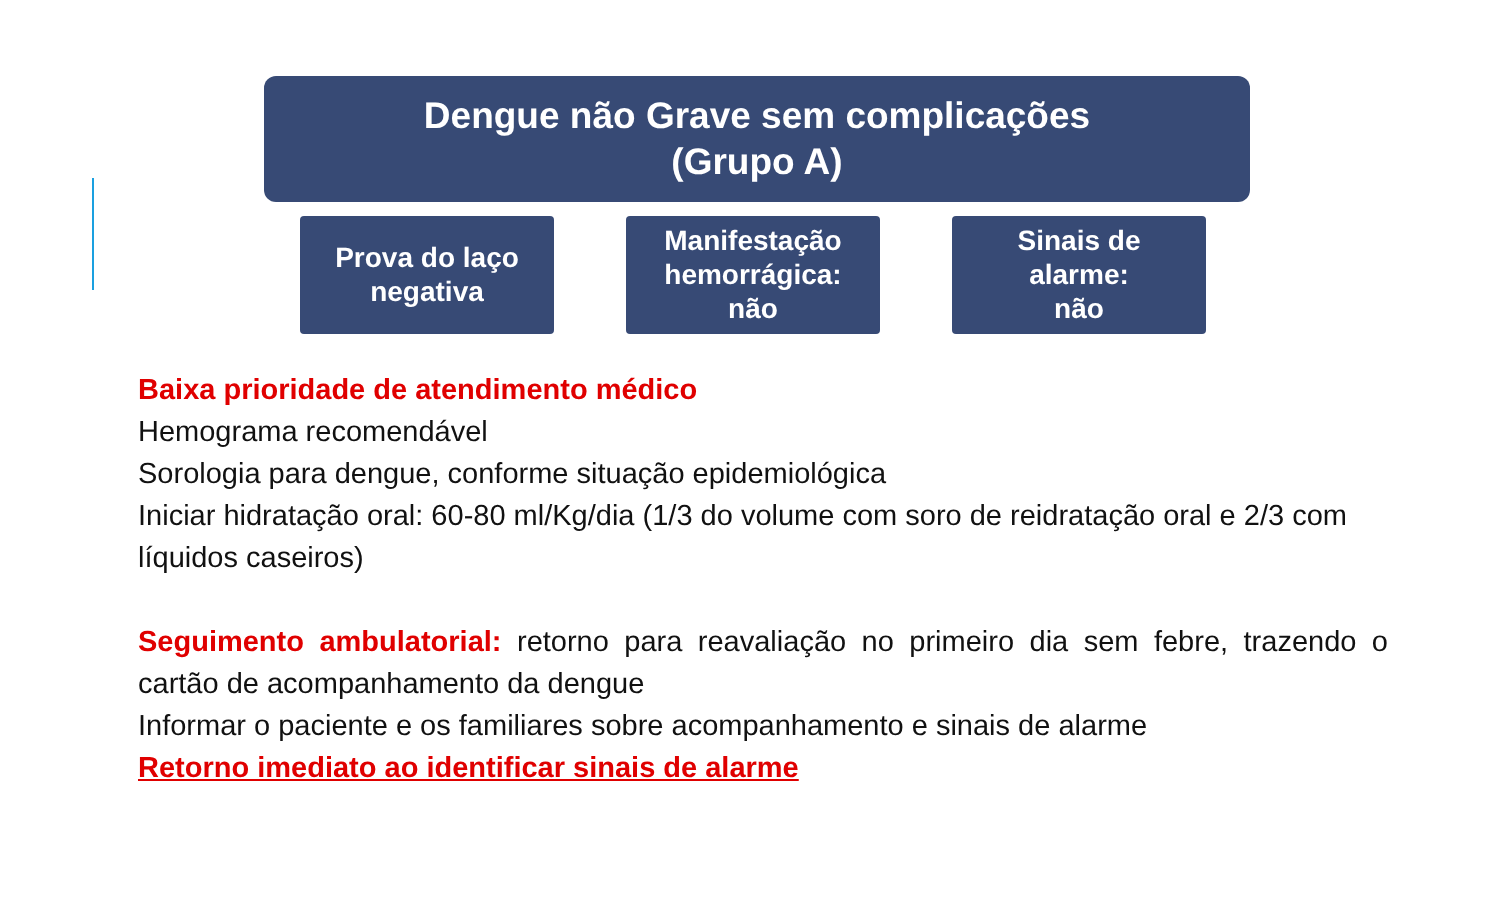Dengue não Grave sem complicações
(Grupo A)
Prova do laço
negativa
Manifestação
hemorrágica:
não
Sinais de
alarme:
não
Baixa prioridade de atendimento médico
Hemograma recomendável
Sorologia para dengue, conforme situação epidemiológica
Iniciar hidratação oral: 60-80 ml/Kg/dia (1/3 do volume com soro de reidratação oral e 2/3 com líquidos caseiros)
Seguimento ambulatorial: retorno para reavaliação no primeiro dia sem febre, trazendo o cartão de acompanhamento da dengue
Informar o paciente e os familiares sobre acompanhamento e sinais de alarme
Retorno imediato ao identificar sinais de alarme